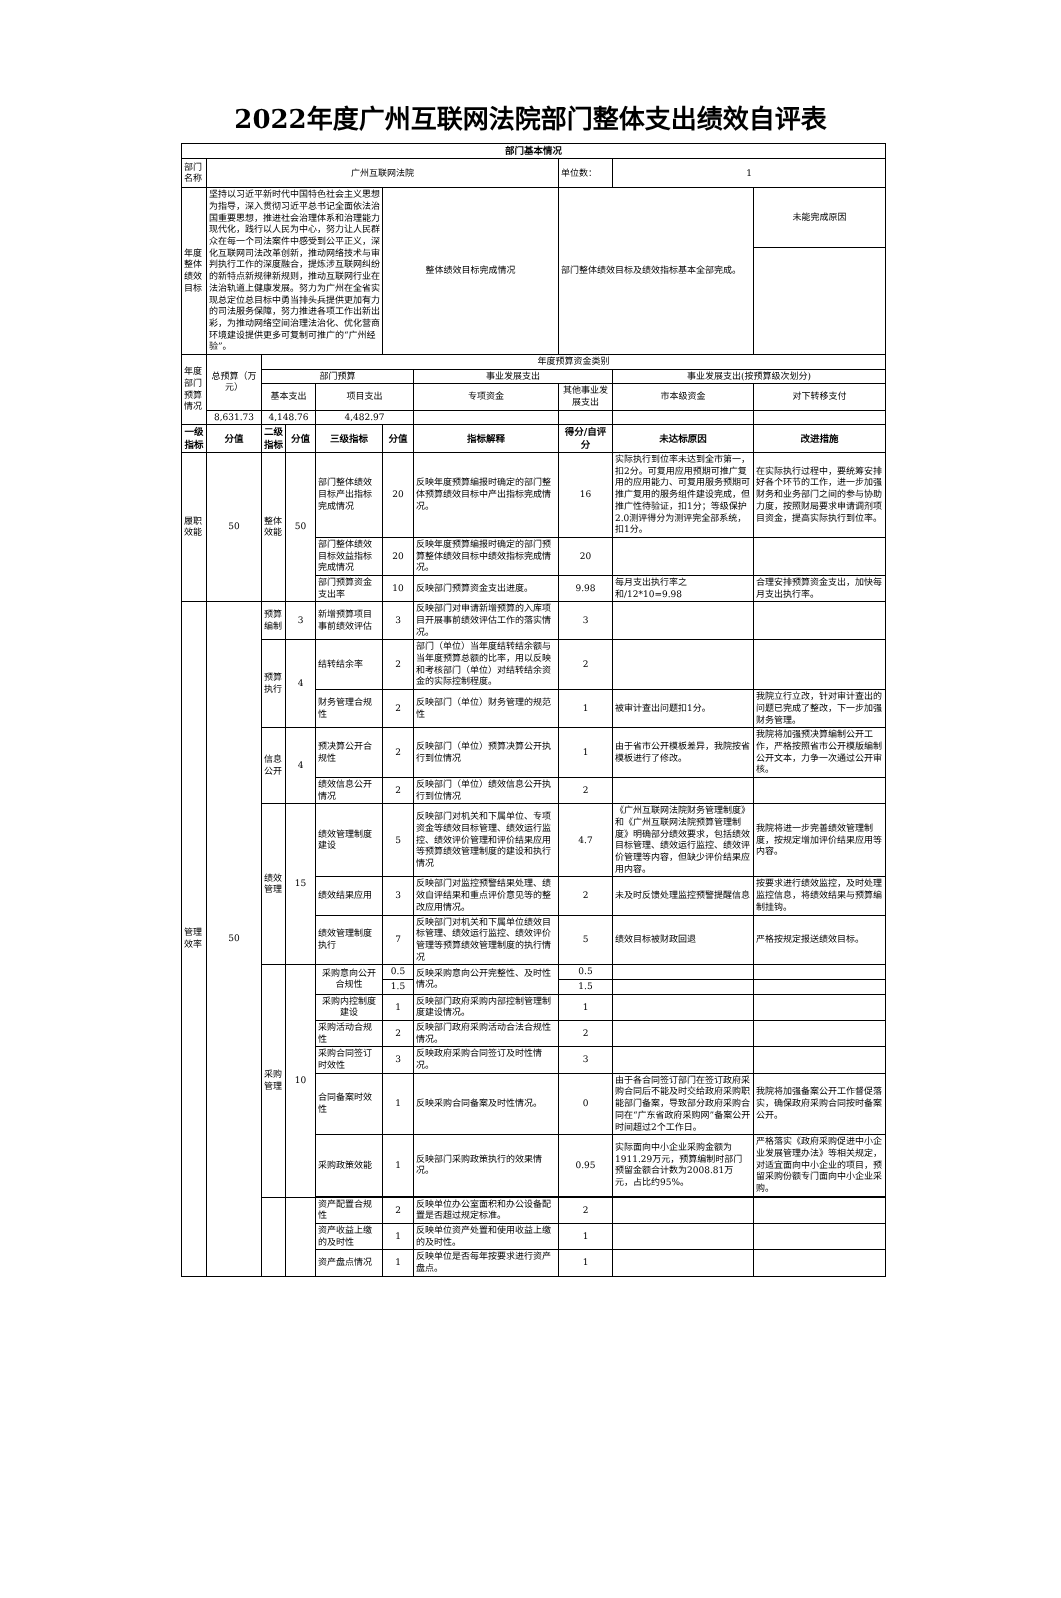2022年度广州互联网法院部门整体支出绩效自评表
| 部门基本情况 | | | | | | | | | |
| --- | --- | --- | --- | --- | --- | --- | --- | --- | --- |
| 部门名称 | 广州互联网法院 | | | | | | 单位数： | 1 | |
| 年度整体绩效目标 | 坚持以习近平新时代中国特色社会主义思想为指导，深入贯彻习近平总书记全面依法治国重要思想，推进社会治理体系和治理能力现代化，践行以人民为中心，努力让人民群众在每一个司法案件中感受到公平正义，深化互联网司法改革创新，推动网络技术与审判执行工作的深度融合，提炼涉互联网纠纷的新特点新规律新规则，推动互联网行业在法治轨道上健康发展。努力为广州在全省实现总定位总目标中勇当排头兵提供更加有力的司法服务保障，努力推进各项工作出新出彩，为推动网络空间治理法治化、优化营商环境建设提供更多可复制可推广的“广州经验”。 | | | | 整体绩效目标完成情况 | | 部门整体绩效目标及绩效指标基本全部完成。 | | 未能完成原因 |
| 年度部门预算情况 | 总预算（万元） | 年度预算资金类别 | | | | | | | |
| | | 部门预算 | | | | 事业发展支出 | | 事业发展支出(按预算级次划分) | |
| | | 基本支出 | | 项目支出 | | 专项资金 | 其他事业发展支出 | 市本级资金 | 对下转移支付 |
| | 8,631.73 | 4,148.76 | | 4,482.97 | | | | | |
| 一级指标 | 分值 | 二级指标 | 分值 | 三级指标 | 分值 | 指标解释 | 得分/自评分 | 未达标原因 | 改进措施 |
| 履职效能 | 50 | 整体效能 | 50 | 部门整体绩效目标产出指标完成情况 | 20 | 反映年度预算编报时确定的部门整体预算绩效目标中产出指标完成情况。 | 16 | 实际执行到位率未达到全市第一，扣2分。可复用应用预期可推广复用的应用能力、可复用服务预期可推广复用的服务组件建设完成，但推广性待验证，扣1分；等级保护2.0测评得分为测评完全部系统，扣1分。 | 在实际执行过程中，要统筹安排好各个环节的工作，进一步加强财务和业务部门之间的参与协助力度，按照财局要求申请调剂项目资金，提高实际执行到位率。 |
| | | | | 部门整体绩效目标效益指标完成情况 | 20 | 反映年度预算编报时确定的部门预算整体绩效目标中绩效指标完成情况。 | 20 | | |
| | | | | 部门预算资金支出率 | 10 | 反映部门预算资金支出进度。 | 9.98 | 每月支出执行率之和/12*10=9.98 | 合理安排预算资金支出，加快每月支出执行率。 |
| 管理效率 | 50 | 预算编制 | 3 | 新增预算项目事前绩效评估 | 3 | 反映部门对申请新增预算的入库项目开展事前绩效评估工作的落实情况。 | 3 | | |
| | | 预算执行 | 4 | 结转结余率 | 2 | 部门（单位）当年度结转结余额与当年度预算总额的比率，用以反映和考核部门（单位）对结转结余资金的实际控制程度。 | 2 | | |
| | | | | 财务管理合规性 | 2 | 反映部门（单位）财务管理的规范性 | 1 | 被审计查出问题扣1分。 | 我院立行立改，针对审计查出的问题已完成了整改，下一步加强财务管理。 |
| | | 信息公开 | 4 | 预决算公开合规性 | 2 | 反映部门（单位）预算决算公开执行到位情况 | 1 | 由于省市公开模板差异，我院按省模板进行了修改。 | 我院将加强预决算编制公开工作，严格按照省市公开模版编制公开文本，力争一次通过公开审核。 |
| | | | | 绩效信息公开情况 | 2 | 反映部门（单位）绩效信息公开执行到位情况 | 2 | | |
| | | 绩效管理 | 15 | 绩效管理制度建设 | 5 | 反映部门对机关和下属单位、专项资金等绩效目标管理、绩效运行监控、绩效评价管理和评价结果应用等预算绩效管理制度的建设和执行情况 | 4.7 | 《广州互联网法院财务管理制度》和《广州互联网法院预算管理制度》明确部分绩效要求，包括绩效目标管理、绩效运行监控、绩效评价管理等内容，但缺少评价结果应用内容。 | 我院将进一步完善绩效管理制度，按规定增加评价结果应用等内容。 |
| | | | | 绩效结果应用 | 3 | 反映部门对监控预警结果处理、绩效自评结果和重点评价意见等的整改应用情况。 | 2 | 未及时反馈处理监控预警提醒信息 | 按要求进行绩效监控，及时处理监控信息，将绩效结果与预算编制挂钩。 |
| | | | | 绩效管理制度执行 | 7 | 反映部门对机关和下属单位绩效目标管理、绩效运行监控、绩效评价管理等预算绩效管理制度的执行情况 | 5 | 绩效目标被财政回退 | 严格按规定报送绩效目标。 |
| | | 采购管理 | 10 | 采购意向公开合规性 | 0.5 | 反映采购意向公开完整性、及时性情况。 | 0.5 | | |
| | | | | | 1.5 | | 1.5 | | |
| | | | | 采购内控制度建设 | 1 | 反映部门政府采购内部控制管理制度建设情况。 | 1 | | |
| | | | | 采购活动合规性 | 2 | 反映部门政府采购活动合法合规性情况。 | 2 | | |
| | | | | 采购合同签订时效性 | 3 | 反映政府采购合同签订及时性情况。 | 3 | | |
| | | | | 合同备案时效性 | 1 | 反映采购合同备案及时性情况。 | 0 | 由于各合同签订部门在签订政府采购合同后不能及时交给政府采购职能部门备案，导致部分政府采购合同在“广东省政府采购网”备案公开时间超过2个工作日。 | 我院将加强备案公开工作督促落实，确保政府采购合同按时备案公开。 |
| | | | | 采购政策效能 | 1 | 反映部门采购政策执行的效果情况。 | 0.95 | 实际面向中小企业采购金额为1911.29万元，预算编制时部门预留金额合计数为2008.81万元，占比约95%。 | 严格落实《政府采购促进中小企业发展管理办法》等相关规定，对适宜面向中小企业的项目，预留采购份额专门面向中小企业采购。 |
| | | | | 资产配置合规性 | 2 | 反映单位办公室面积和办公设备配置是否超过规定标准。 | 2 | | |
| | | | | 资产收益上缴的及时性 | 1 | 反映单位资产处置和使用收益上缴的及时性。 | 1 | | |
| | | | | 资产盘点情况 | 1 | 反映单位是否每年按要求进行资产盘点。 | 1 | | |